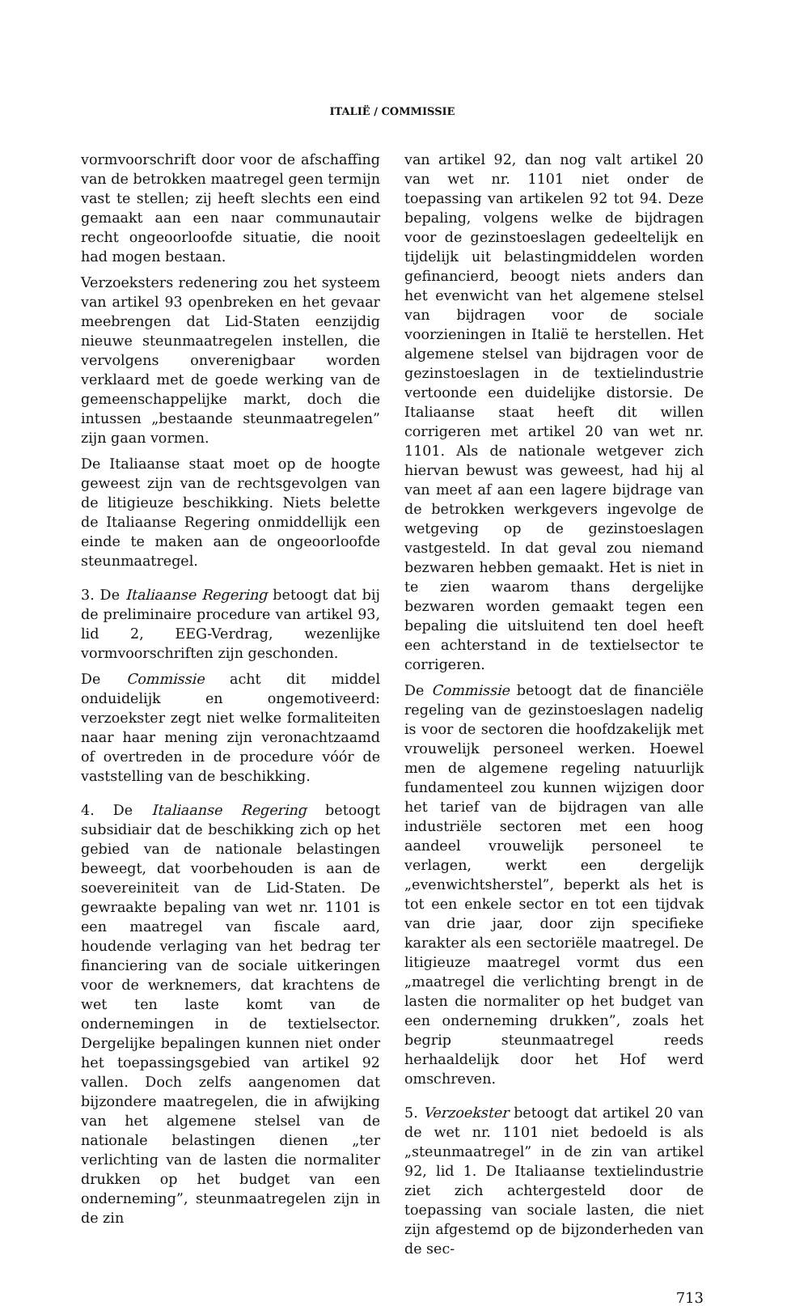ITALIË / COMMISSIE
vormvoorschrift door voor de afschaffing van de betrokken maatregel geen termijn vast te stellen; zij heeft slechts een eind gemaakt aan een naar communautair recht ongeoorloofde situatie, die nooit had mogen bestaan.
Verzoeksters redenering zou het systeem van artikel 93 openbreken en het gevaar meebrengen dat Lid-Staten eenzijdig nieuwe steunmaatregelen instellen, die vervolgens onverenigbaar worden verklaard met de goede werking van de gemeenschappelijke markt, doch die intussen „bestaande steunmaatregelen” zijn gaan vormen.
De Italiaanse staat moet op de hoogte geweest zijn van de rechtsgevolgen van de litigieuze beschikking. Niets belette de Italiaanse Regering onmiddellijk een einde te maken aan de ongeoorloofde steunmaatregel.
3. De Italiaanse Regering betoogt dat bij de preliminaire procedure van artikel 93, lid 2, EEG-Verdrag, wezenlijke vormvoorschriften zijn geschonden.
De Commissie acht dit middel onduidelijk en ongemotiveerd: verzoekster zegt niet welke formaliteiten naar haar mening zijn veronachtzaamd of overtreden in de procedure vóór de vaststelling van de beschikking.
4. De Italiaanse Regering betoogt subsidiair dat de beschikking zich op het gebied van de nationale belastingen beweegt, dat voorbehouden is aan de soevereiniteit van de Lid-Staten. De gewraakte bepaling van wet nr. 1101 is een maatregel van fiscale aard, houdende verlaging van het bedrag ter financiering van de sociale uitkeringen voor de werknemers, dat krachtens de wet ten laste komt van de ondernemingen in de textielsector. Dergelijke bepalingen kunnen niet onder het toepassingsgebied van artikel 92 vallen. Doch zelfs aangenomen dat bijzondere maatregelen, die in afwijking van het algemene stelsel van de nationale belastingen dienen „ter verlichting van de lasten die normaliter drukken op het budget van een onderneming”, steunmaatregelen zijn in de zin
van artikel 92, dan nog valt artikel 20 van wet nr. 1101 niet onder de toepassing van artikelen 92 tot 94. Deze bepaling, volgens welke de bijdragen voor de gezinstoeslagen gedeeltelijk en tijdelijk uit belastingmiddelen worden gefinancierd, beoogt niets anders dan het evenwicht van het algemene stelsel van bijdragen voor de sociale voorzieningen in Italië te herstellen. Het algemene stelsel van bijdragen voor de gezinstoeslagen in de textielindustrie vertoonde een duidelijke distorsie. De Italiaanse staat heeft dit willen corrigeren met artikel 20 van wet nr. 1101. Als de nationale wetgever zich hiervan bewust was geweest, had hij al van meet af aan een lagere bijdrage van de betrokken werkgevers ingevolge de wetgeving op de gezinstoeslagen vastgesteld. In dat geval zou niemand bezwaren hebben gemaakt. Het is niet in te zien waarom thans dergelijke bezwaren worden gemaakt tegen een bepaling die uitsluitend ten doel heeft een achterstand in de textielsector te corrigeren.
De Commissie betoogt dat de financiële regeling van de gezinstoeslagen nadelig is voor de sectoren die hoofdzakelijk met vrouwelijk personeel werken. Hoewel men de algemene regeling natuurlijk fundamenteel zou kunnen wijzigen door het tarief van de bijdragen van alle industriële sectoren met een hoog aandeel vrouwelijk personeel te verlagen, werkt een dergelijk „evenwichtsherstel”, beperkt als het is tot een enkele sector en tot een tijdvak van drie jaar, door zijn specifieke karakter als een sectoriële maatregel. De litigieuze maatregel vormt dus een „maatregel die verlichting brengt in de lasten die normaliter op het budget van een onderneming drukken”, zoals het begrip steunmaatregel reeds herhaaldelijk door het Hof werd omschreven.
5. Verzoekster betoogt dat artikel 20 van de wet nr. 1101 niet bedoeld is als „steunmaatregel” in de zin van artikel 92, lid 1. De Italiaanse textielindustrie ziet zich achtergesteld door de toepassing van sociale lasten, die niet zijn afgestemd op de bijzonderheden van de sec-
713